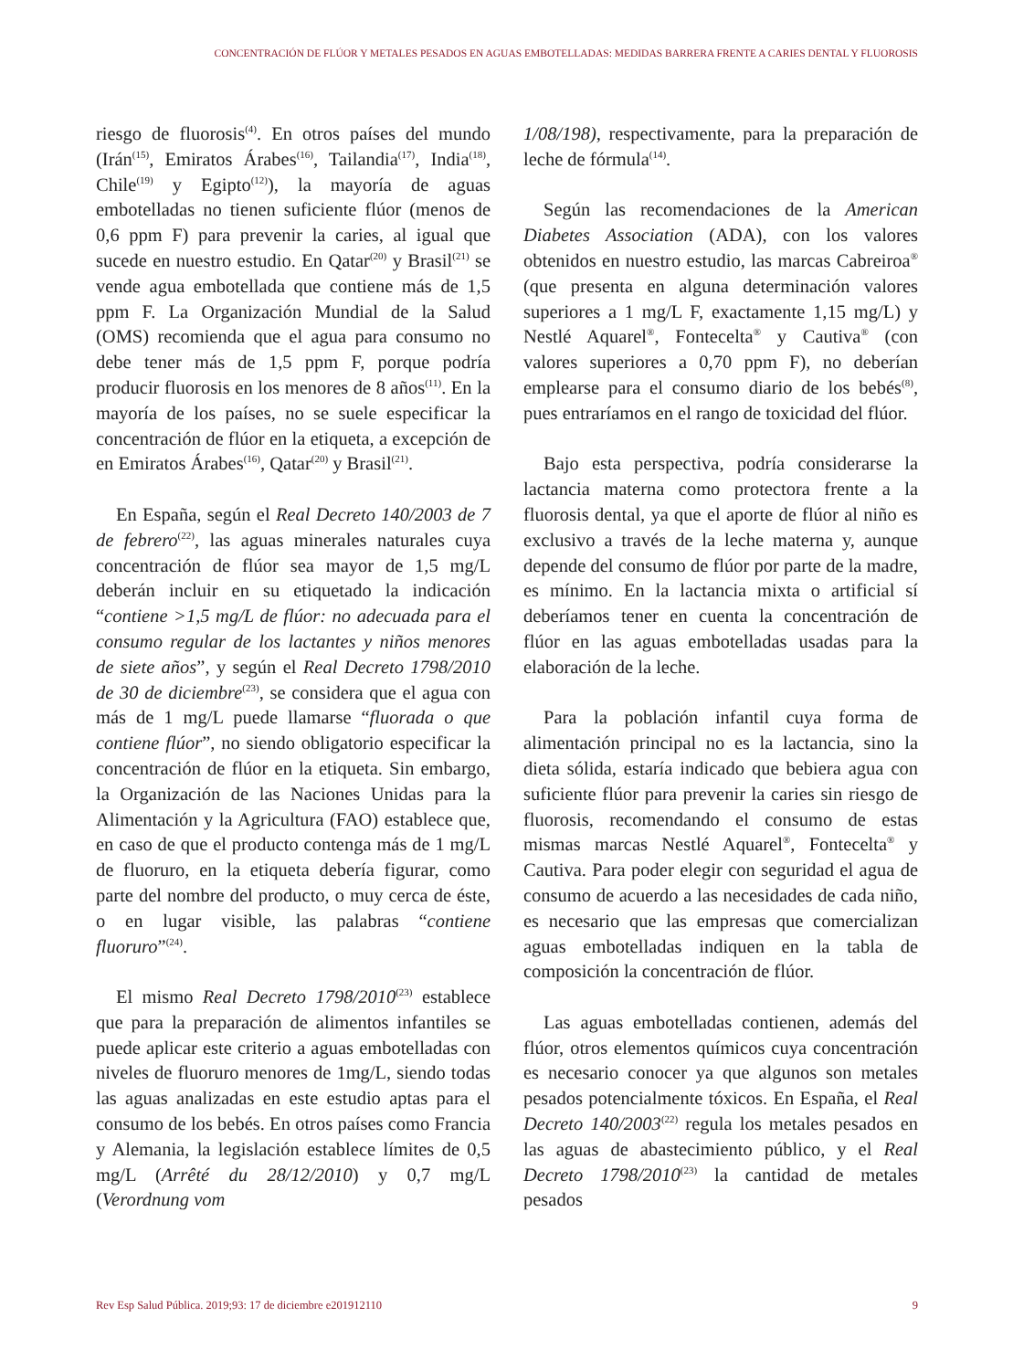CONCENTRACIÓN DE FLÚOR Y METALES PESADOS EN AGUAS EMBOTELLADAS: MEDIDAS BARRERA FRENTE A CARIES DENTAL Y FLUOROSIS
riesgo de fluorosis<sup>(4)</sup>. En otros países del mundo (Irán<sup>(15)</sup>, Emiratos Árabes<sup>(16)</sup>, Tailandia<sup>(17)</sup>, India<sup>(18)</sup>, Chile<sup>(19)</sup> y Egipto<sup>(12)</sup>), la mayoría de aguas embotelladas no tienen suficiente flúor (menos de 0,6 ppm F) para prevenir la caries, al igual que sucede en nuestro estudio. En Qatar<sup>(20)</sup> y Brasil<sup>(21)</sup> se vende agua embotellada que contiene más de 1,5 ppm F. La Organización Mundial de la Salud (OMS) recomienda que el agua para consumo no debe tener más de 1,5 ppm F, porque podría producir fluorosis en los menores de 8 años<sup>(11)</sup>. En la mayoría de los países, no se suele especificar la concentración de flúor en la etiqueta, a excepción de en Emiratos Árabes<sup>(16)</sup>, Qatar<sup>(20)</sup> y Brasil<sup>(21)</sup>.
En España, según el Real Decreto 140/2003 de 7 de febrero<sup>(22)</sup>, las aguas minerales naturales cuya concentración de flúor sea mayor de 1,5 mg/L deberán incluir en su etiquetado la indicación “contiene >1,5 mg/L de flúor: no adecuada para el consumo regular de los lactantes y niños menores de siete años”, y según el Real Decreto 1798/2010 de 30 de diciembre<sup>(23)</sup>, se considera que el agua con más de 1 mg/L puede llamarse “fluorada o que contiene flúor”, no siendo obligatorio especificar la concentración de flúor en la etiqueta. Sin embargo, la Organización de las Naciones Unidas para la Alimentación y la Agricultura (FAO) establece que, en caso de que el producto contenga más de 1 mg/L de fluoruro, en la etiqueta debería figurar, como parte del nombre del producto, o muy cerca de éste, o en lugar visible, las palabras “contiene fluoruro”<sup>(24)</sup>.
El mismo Real Decreto 1798/2010<sup>(23)</sup> establece que para la preparación de alimentos infantiles se puede aplicar este criterio a aguas embotelladas con niveles de fluoruro menores de 1mg/L, siendo todas las aguas analizadas en este estudio aptas para el consumo de los bebés. En otros países como Francia y Alemania, la legislación establece límites de 0,5 mg/L (Arrêté du 28/12/2010) y 0,7 mg/L (Verordnung vom
1/08/198), respectivamente, para la preparación de leche de fórmula<sup>(14)</sup>.
Según las recomendaciones de la American Diabetes Association (ADA), con los valores obtenidos en nuestro estudio, las marcas Cabreiroa<sup>®</sup> (que presenta en alguna determinación valores superiores a 1 mg/L F, exactamente 1,15 mg/L) y Nestlé Aquarel<sup>®</sup>, Fontecelta<sup>®</sup> y Cautiva<sup>®</sup> (con valores superiores a 0,70 ppm F), no deberían emplearse para el consumo diario de los bebés<sup>(8)</sup>, pues entraríamos en el rango de toxicidad del flúor.
Bajo esta perspectiva, podría considerarse la lactancia materna como protectora frente a la fluorosis dental, ya que el aporte de flúor al niño es exclusivo a través de la leche materna y, aunque depende del consumo de flúor por parte de la madre, es mínimo. En la lactancia mixta o artificial sí deberíamos tener en cuenta la concentración de flúor en las aguas embotelladas usadas para la elaboración de la leche.
Para la población infantil cuya forma de alimentación principal no es la lactancia, sino la dieta sólida, estaría indicado que bebiera agua con suficiente flúor para prevenir la caries sin riesgo de fluorosis, recomendando el consumo de estas mismas marcas Nestlé Aquarel<sup>®</sup>, Fontecelta<sup>®</sup> y Cautiva. Para poder elegir con seguridad el agua de consumo de acuerdo a las necesidades de cada niño, es necesario que las empresas que comercializan aguas embotelladas indiquen en la tabla de composición la concentración de flúor.
Las aguas embotelladas contienen, además del flúor, otros elementos químicos cuya concentración es necesario conocer ya que algunos son metales pesados potencialmente tóxicos. En España, el Real Decreto 140/2003<sup>(22)</sup> regula los metales pesados en las aguas de abastecimiento público, y el Real Decreto 1798/2010<sup>(23)</sup> la cantidad de metales pesados
Rev Esp Salud Pública. 2019;93: 17 de diciembre e201912110 9